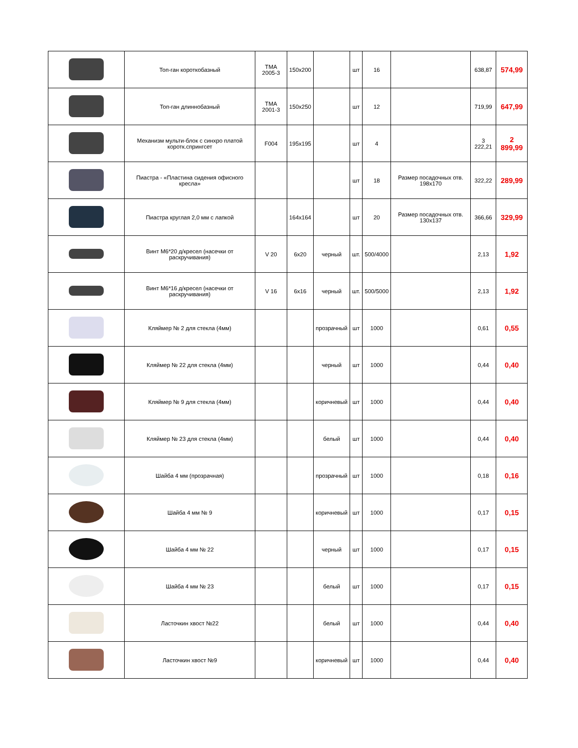| | Топ-ган короткобазный | TMA 2005-3 | 150x200 | | шт | 16 | | 638,87 | 574,99 |
| | Топ-ган длиннобазный | TMA 2001-3 | 150x250 | | шт | 12 | | 719,99 | 647,99 |
| | Механизм мульти-блок с синхро платой коротк.спрингсет | F004 | 195x195 | | шт | 4 | | 3 222,21 | 2 899,99 |
| | Пиастра - «Пластина сидения офисного кресла» | | | | шт | 18 | Размер посадочных отв. 198x170 | 322,22 | 289,99 |
| | Пиастра круглая 2,0 мм с лапкой | | 164x164 | | шт | 20 | Размер посадочных отв. 130x137 | 366,66 | 329,99 |
| | Винт М6*20 д/кресел (насечки от раскручивания) | V 20 | 6x20 | черный | шт. | 500/4000 | | 2,13 | 1,92 |
| | Винт М6*16 д/кресел (насечки от раскручивания) | V 16 | 6x16 | черный | шт. | 500/5000 | | 2,13 | 1,92 |
| | Кляймер № 2 для стекла (4мм) | | | прозрачный | шт | 1000 | | 0,61 | 0,55 |
| | Кляймер № 22 для стекла (4мм) | | | черный | шт | 1000 | | 0,44 | 0,40 |
| | Кляймер № 9 для стекла (4мм) | | | коричневый | шт | 1000 | | 0,44 | 0,40 |
| | Кляймер № 23 для стекла (4мм) | | | белый | шт | 1000 | | 0,44 | 0,40 |
| | Шайба 4 мм (прозрачная) | | | прозрачный | шт | 1000 | | 0,18 | 0,16 |
| | Шайба 4 мм № 9 | | | коричневый | шт | 1000 | | 0,17 | 0,15 |
| | Шайба 4 мм № 22 | | | черный | шт | 1000 | | 0,17 | 0,15 |
| | Шайба 4 мм № 23 | | | белый | шт | 1000 | | 0,17 | 0,15 |
| | Ласточкин хвост №22 | | | белый | шт | 1000 | | 0,44 | 0,40 |
| | Ласточкин хвост №9 | | | коричневый | шт | 1000 | | 0,44 | 0,40 |